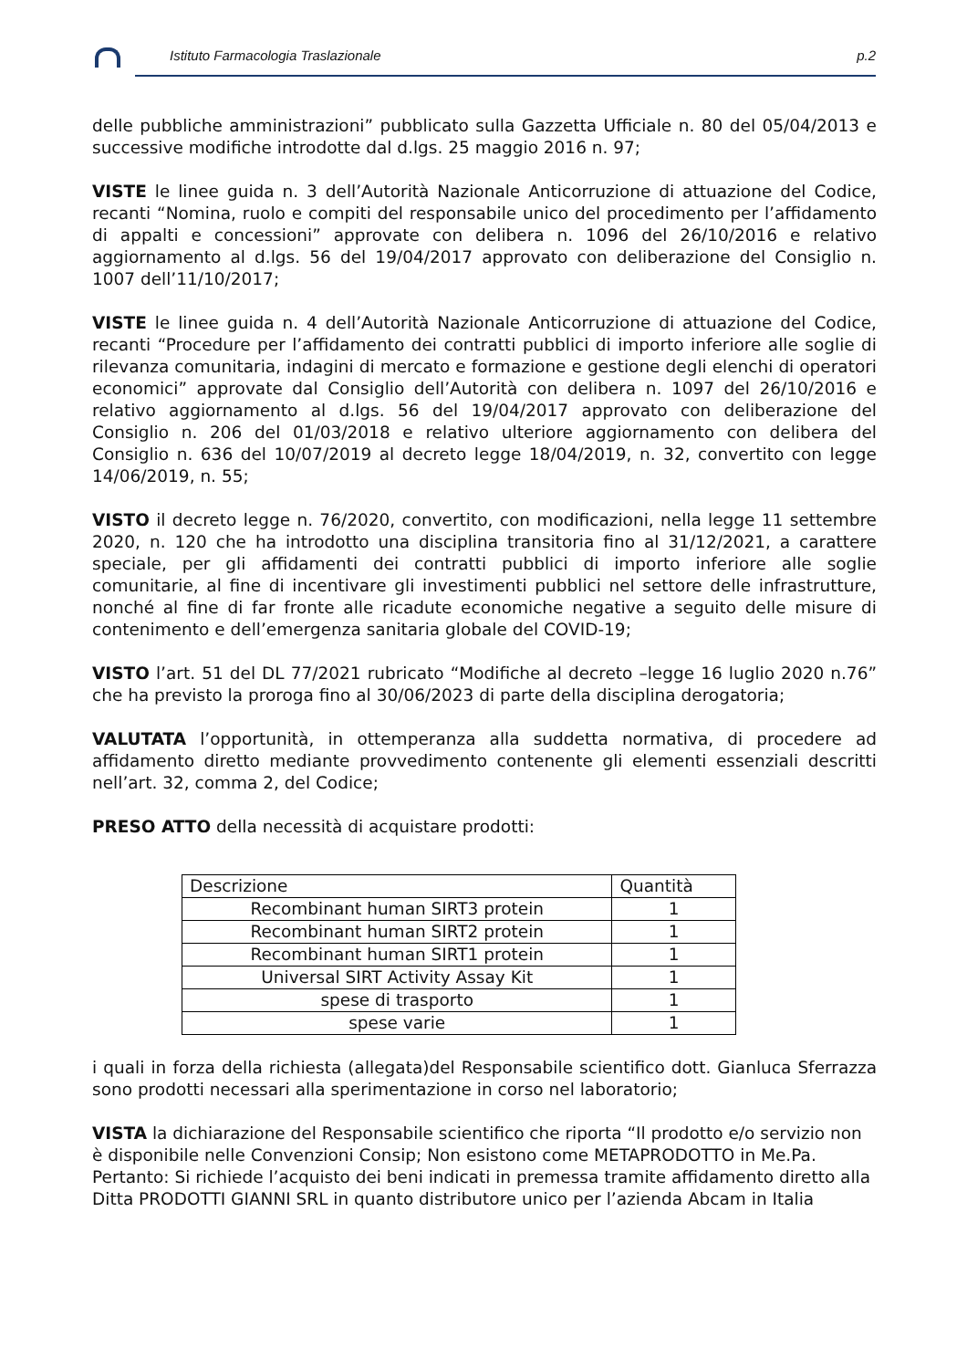Istituto Farmacologia Traslazionale p.2
delle pubbliche amministrazioni” pubblicato sulla Gazzetta Ufficiale n. 80 del 05/04/2013 e successive modifiche introdotte dal d.lgs. 25 maggio 2016 n. 97;
VISTE le linee guida n. 3 dell’Autorità Nazionale Anticorruzione di attuazione del Codice, recanti “Nomina, ruolo e compiti del responsabile unico del procedimento per l’affidamento di appalti e concessioni” approvate con delibera n. 1096 del 26/10/2016 e relativo aggiornamento al d.lgs. 56 del 19/04/2017 approvato con deliberazione del Consiglio n. 1007 dell’11/10/2017;
VISTE le linee guida n. 4 dell’Autorità Nazionale Anticorruzione di attuazione del Codice, recanti “Procedure per l’affidamento dei contratti pubblici di importo inferiore alle soglie di rilevanza comunitaria, indagini di mercato e formazione e gestione degli elenchi di operatori economici” approvate dal Consiglio dell’Autorità con delibera n. 1097 del 26/10/2016 e relativo aggiornamento al d.lgs. 56 del 19/04/2017 approvato con deliberazione del Consiglio n. 206 del 01/03/2018 e relativo ulteriore aggiornamento con delibera del Consiglio n. 636 del 10/07/2019 al decreto legge 18/04/2019, n. 32, convertito con legge 14/06/2019, n. 55;
VISTO il decreto legge n. 76/2020, convertito, con modificazioni, nella legge 11 settembre 2020, n. 120 che ha introdotto una disciplina transitoria fino al 31/12/2021, a carattere speciale, per gli affidamenti dei contratti pubblici di importo inferiore alle soglie comunitarie, al fine di incentivare gli investimenti pubblici nel settore delle infrastrutture, nonché al fine di far fronte alle ricadute economiche negative a seguito delle misure di contenimento e dell’emergenza sanitaria globale del COVID-19;
VISTO l’art. 51 del DL 77/2021 rubricato “Modifiche al decreto –legge 16 luglio 2020 n.76” che ha previsto la proroga fino al 30/06/2023 di parte della disciplina derogatoria;
VALUTATA l’opportunità, in ottemperanza alla suddetta normativa, di procedere ad affidamento diretto mediante provvedimento contenente gli elementi essenziali descritti nell’art. 32, comma 2, del Codice;
PRESO ATTO della necessità di acquistare prodotti:
| Descrizione | Quantità |
| --- | --- |
| Recombinant human SIRT3 protein | 1 |
| Recombinant human SIRT2 protein | 1 |
| Recombinant human SIRT1 protein | 1 |
| Universal SIRT Activity Assay Kit | 1 |
| spese di trasporto | 1 |
| spese varie | 1 |
i quali in forza della richiesta (allegata)del Responsabile scientifico dott. Gianluca Sferrazza sono prodotti necessari alla sperimentazione in corso nel laboratorio;
VISTA la dichiarazione del Responsabile scientifico che riporta “Il prodotto e/o servizio non è disponibile nelle Convenzioni Consip; Non esistono come METAPRODOTTO in Me.Pa.
Pertanto: Si richiede l’acquisto dei beni indicati in premessa tramite affidamento diretto alla Ditta PRODOTTI GIANNI SRL in quanto distributore unico per l’azienda Abcam in Italia